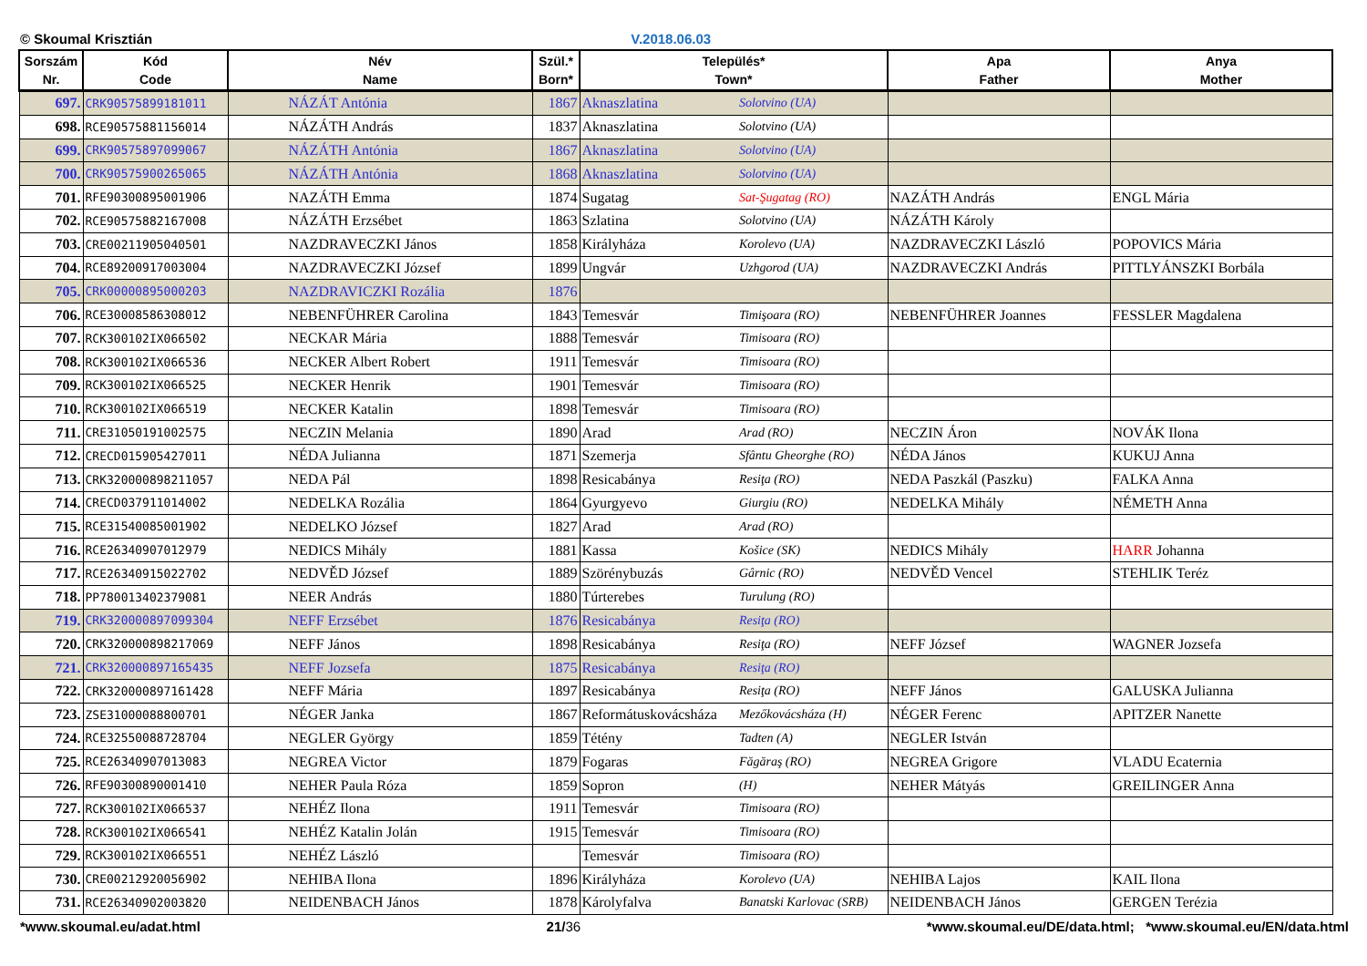© Skoumal Krisztián V.2018.06.03
| Sorszám Nr. | Kód Code | Név Name | Szül.* Born* | Település* Town* | | Apa Father | Anya Mother |
| --- | --- | --- | --- | --- | --- | --- | --- |
| 697. | CRK90575899181011 | NÁZÁT Antónia | 1867 | Aknaszlatina | Solotvino (UA) | | |
| 698. | RCE90575881156014 | NÁZÁTH András | 1837 | Aknaszlatina | Solotvino (UA) | | |
| 699. | CRK90575897099067 | NÁZÁTH Antónia | 1867 | Aknaszlatina | Solotvino (UA) | | |
| 700. | CRK90575900265065 | NÁZÁTH Antónia | 1868 | Aknaszlatina | Solotvino (UA) | | |
| 701. | RFE90300895001906 | NAZÁTH Emma | 1874 | Sugatag | Sat-Şugatag (RO) | NAZÁTH András | ENGL Mária |
| 702. | RCE90575882167008 | NÁZÁTH Erzsébet | 1863 | Szlatina | Solotvino (UA) | NÁZÁTH Károly | |
| 703. | CRE00211905040501 | NAZDRAVECZKI János | 1858 | Királyháza | Korolevo (UA) | NAZDRAVECZKI László | POPOVICS Mária |
| 704. | RCE89200917003004 | NAZDRAVECZKI József | 1899 | Ungvár | Uzhgorod (UA) | NAZDRAVECZKI András | PITTLYÁNSZKI Borbála |
| 705. | CRK00000895000203 | NAZDRAVICZKI Rozália | 1876 | | | | |
| 706. | RCE30008586308012 | NEBENFÜHRER Carolina | 1843 | Temesvár | Timişoara (RO) | NEBENFÜHRER Joannes | FESSLER Magdalena |
| 707. | RCK300102IX066502 | NECKAR Mária | 1888 | Temesvár | Timisoara (RO) | | |
| 708. | RCK300102IX066536 | NECKER Albert Robert | 1911 | Temesvár | Timisoara (RO) | | |
| 709. | RCK300102IX066525 | NECKER Henrik | 1901 | Temesvár | Timisoara (RO) | | |
| 710. | RCK300102IX066519 | NECKER Katalin | 1898 | Temesvár | Timisoara (RO) | | |
| 711. | CRE31050191002575 | NECZIN Melania | 1890 | Arad | Arad (RO) | NECZIN Áron | NOVÁK Ilona |
| 712. | CRECD015905427011 | NÉDA Julianna | 1871 | Szemerja | Sfântu Gheorghe (RO) | NÉDA János | KUKUJ Anna |
| 713. | CRK320000898211057 | NEDA Pál | 1898 | Resicabánya | Resiţa (RO) | NEDA Paszkál (Paszku) | FALKA Anna |
| 714. | CRECD037911014002 | NEDELKA Rozália | 1864 | Gyurgyevo | Giurgiu (RO) | NEDELKA Mihály | NÉMETH Anna |
| 715. | RCE31540085001902 | NEDELKO József | 1827 | Arad | Arad (RO) | | |
| 716. | RCE26340907012979 | NEDICS Mihály | 1881 | Kassa | Košice (SK) | NEDICS Mihály | HARR Johanna |
| 717. | RCE26340915022702 | NEDVĚD József | 1889 | Szörénybuzás | Gârnic (RO) | NEDVĚD Vencel | STEHLIK Teréz |
| 718. | PP780013402379081 | NEER András | 1880 | Túrterebes | Turulung (RO) | | |
| 719. | CRK320000897099304 | NEFF Erzsébet | 1876 | Resicabánya | Resiţa (RO) | | |
| 720. | CRK320000898217069 | NEFF János | 1898 | Resicabánya | Resiţa (RO) | NEFF József | WAGNER Jozsefa |
| 721. | CRK320000897165435 | NEFF Jozsefa | 1875 | Resicabánya | Resiţa (RO) | | |
| 722. | CRK320000897161428 | NEFF Mária | 1897 | Resicabánya | Resiţa (RO) | NEFF János | GALUSKA Julianna |
| 723. | ZSE31000088800701 | NÉGER Janka | 1867 | Reformátuskovácsháza | Mezőkovácsháza (H) | NÉGER Ferenc | APITZER Nanette |
| 724. | RCE32550088728704 | NEGLER György | 1859 | Tétény | Tadten (A) | NEGLER István | |
| 725. | RCE26340907013083 | NEGREA Victor | 1879 | Fogaras | Făgăraş (RO) | NEGREA Grigore | VLADU Ecaternia |
| 726. | RFE90300890001410 | NEHER Paula Róza | 1859 | Sopron | (H) | NEHER Mátyás | GREILINGER Anna |
| 727. | RCK300102IX066537 | NEHÉZ Ilona | 1911 | Temesvár | Timisoara (RO) | | |
| 728. | RCK300102IX066541 | NEHÉZ Katalin Jolán | 1915 | Temesvár | Timisoara (RO) | | |
| 729. | RCK300102IX066551 | NEHÉZ László | | Temesvár | Timisoara (RO) | | |
| 730. | CRE00212920056902 | NEHIBA Ilona | 1896 | Királyháza | Korolevo (UA) | NEHIBA Lajos | KAIL Ilona |
| 731. | RCE26340902003820 | NEIDENBACH János | 1878 | Károlyfalva | Banatski Karlovac (SRB) | NEIDENBACH János | GERGEN Terézia |
*www.skoumal.eu/adat.html 21/36 *www.skoumal.eu/DE/data.html; *www.skoumal.eu/EN/data.html